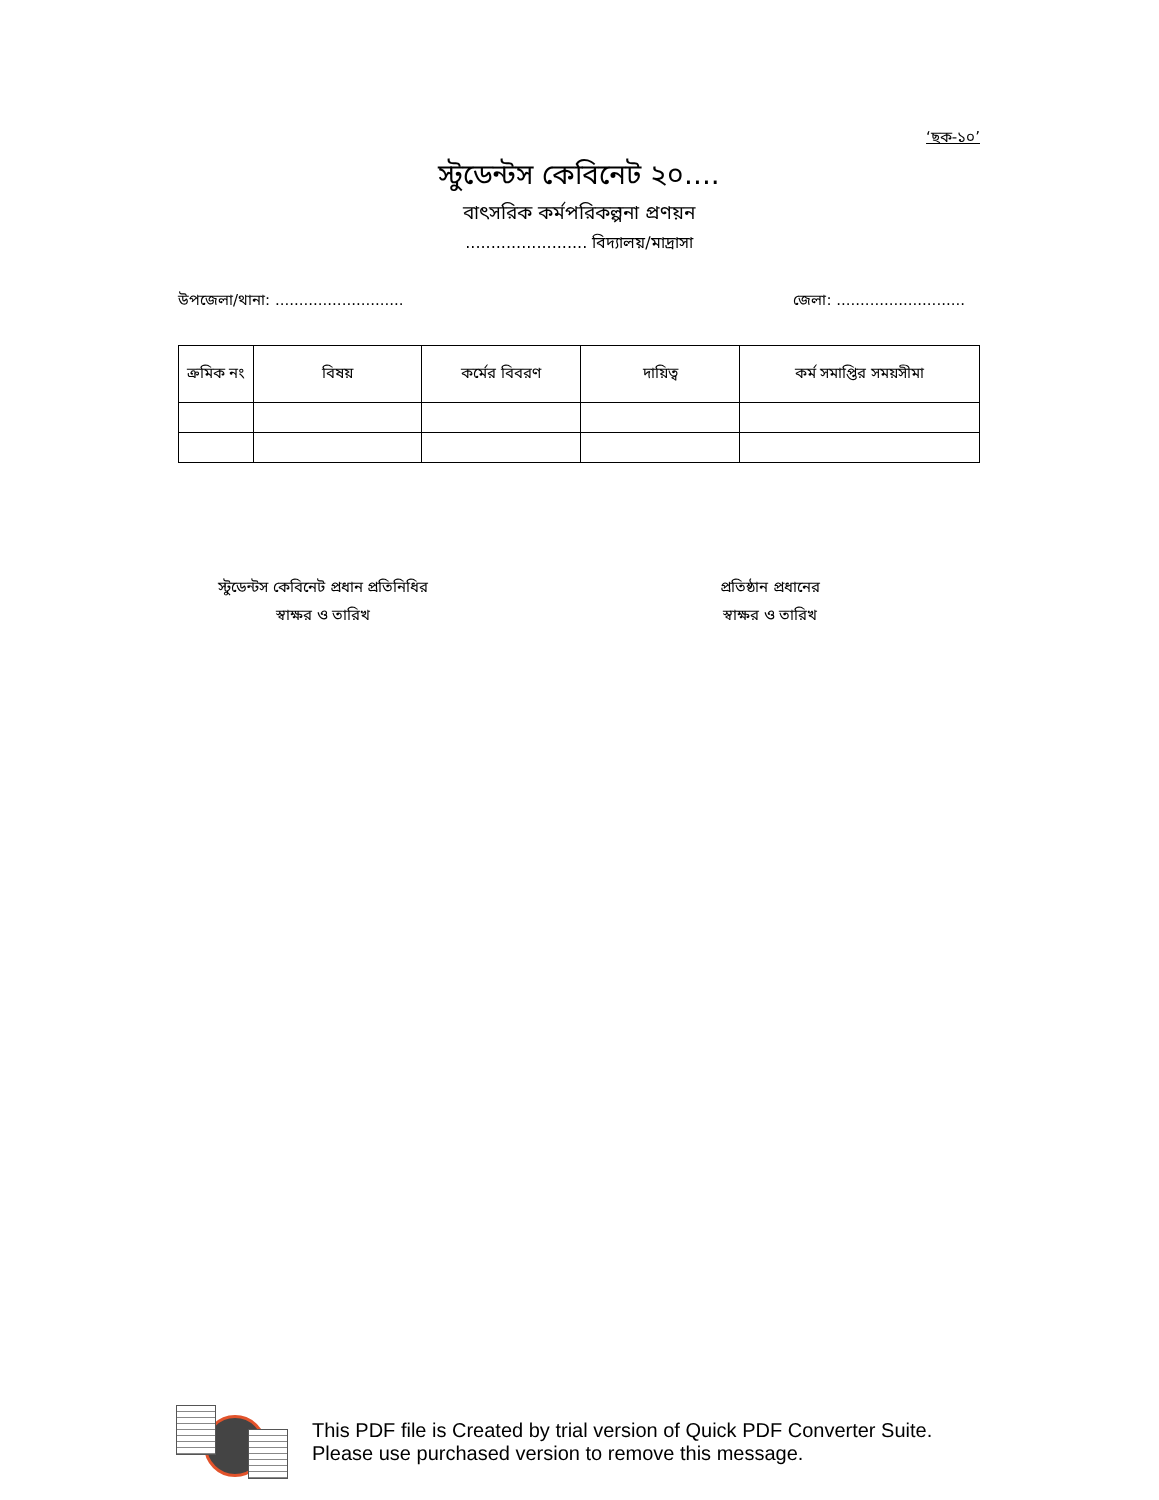‘ছক-১০’
স্টুডেন্টস কেবিনেট ২০....
বাৎসরিক কর্মপরিকল্পনা প্রণয়ন
........................ বিদ্যালয়/মাদ্রাসা
উপজেলা/থানা: ........................... জেলা: ...........................
| ক্রমিক নং | বিষয় | কর্মের বিবরণ | দায়িত্ব | কর্ম সমাপ্তির সময়সীমা |
| --- | --- | --- | --- | --- |
স্টুডেন্টস কেবিনেট প্রধান প্রতিনিধির
স্বাক্ষর ও তারিখ
প্রতিষ্ঠান প্রধানের
স্বাক্ষর ও তারিখ
This PDF file is Created by trial version of Quick PDF Converter Suite.
Please use purchased version to remove this message.